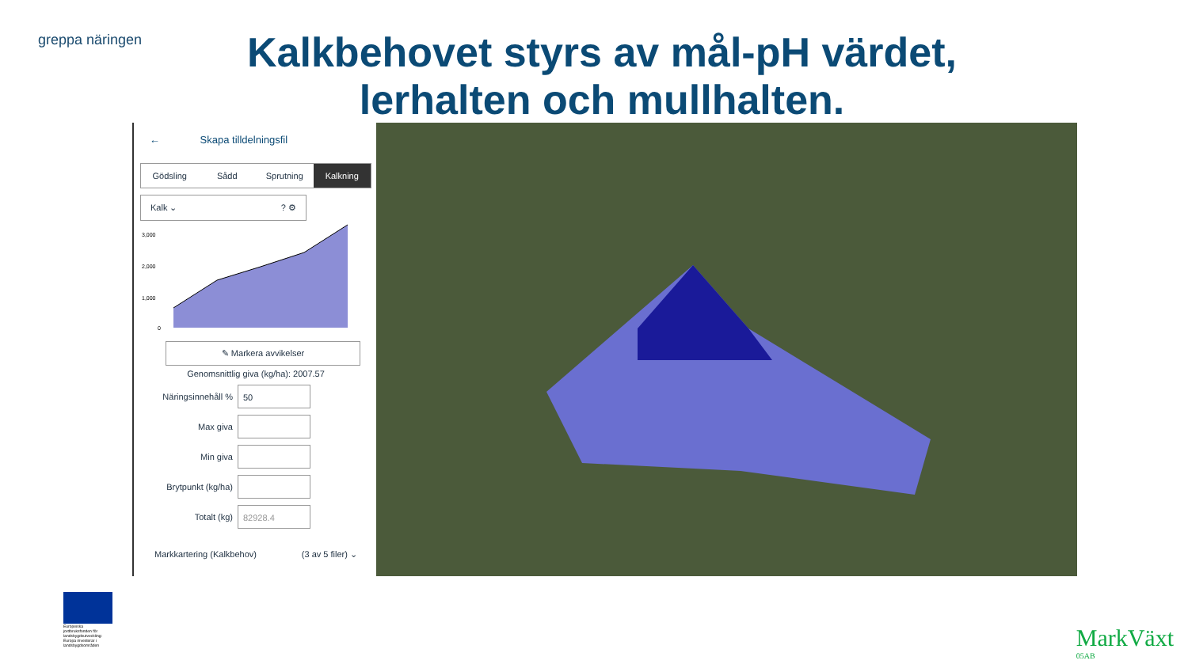greppa näringen
Kalkbehovet styrs av mål-pH värdet, lerhalten och mullhalten.
← Skapa tilldelningsfil
Gödsling Sådd Sprutning Kalkning
Kalk ⌄ ? ⚙
3,000
2,000
1,000
0
✎ Markera avvikelser
Genomsnittlig giva (kg/ha): 2007.57
Näringsinnehåll % 50
Max giva
Min giva
Brytpunkt (kg/ha)
Totalt (kg) 82928.4
Markkartering (Kalkbehov) (3 av 5 filer) ⌄
Europeiska jordbruksfonden för landsbygdsutveckling: Europa investerar i landsbygdsområden
MarkVäxt
05AB